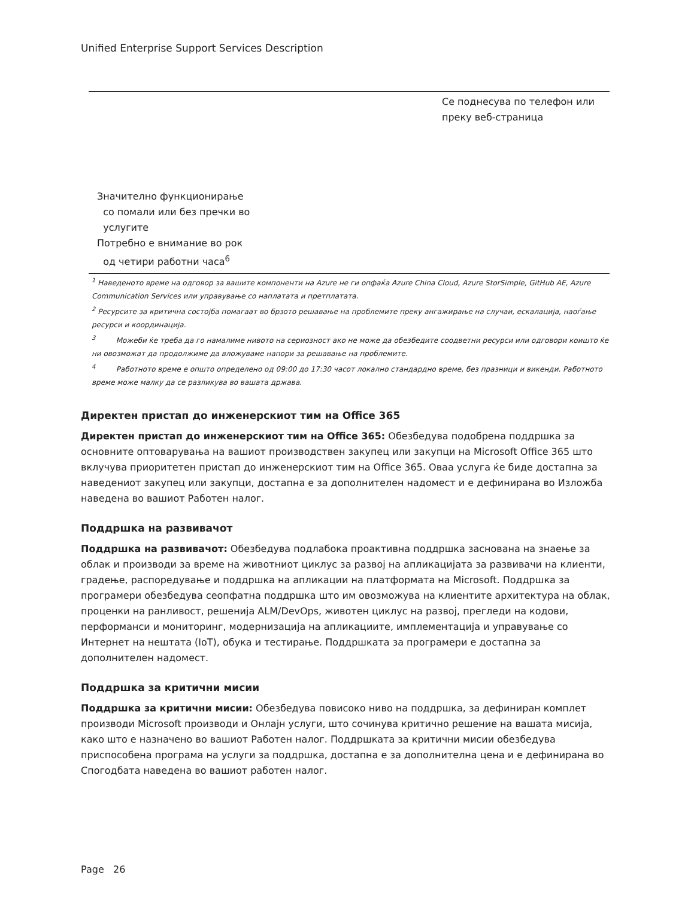Unified Enterprise Support Services Description
| | Се поднесува по телефон или преку веб-страница |
| Значително функционирање со помали или без пречки во услугите Потребно е внимание во рок од четири работни часа<sup>6</sup> | |
<sup>1</sup> Наведеното време на одговор за вашите компоненти на Azure не ги опфаќа Azure China Cloud, Azure StorSimple, GitHub AE, Azure Communication Services или управување со наплатата и претплатата.
<sup>2</sup> Ресурсите за критична состојба помагаат во брзото решавање на проблемите преку ангажирање на случаи, ескалација, наоѓање ресурси и координација.
<sup>3</sup> Можеби ќе треба да го намалиме нивото на сериозност ако не може да обезбедите соодветни ресурси или одговори коишто ќе ни овозможат да продолжиме да вложуваме напори за решавање на проблемите.
<sup>4</sup> Работното време е општо определено од 09:00 до 17:30 часот локално стандардно време, без празници и викенди. Работното време може малку да се разликува во вашата држава.
Директен пристап до инженерскиот тим на Office 365
Директен пристап до инженерскиот тим на Office 365: Обезбедува подобрена поддршка за основните оптоварувања на вашиот производствен закупец или закупци на Microsoft Office 365 што вклучува приоритетен пристап до инженерскиот тим на Office 365. Оваа услуга ќе биде достапна за наведениот закупец или закупци, достапна е за дополнителен надомест и е дефинирана во Изложба наведена во вашиот Работен налог.
Поддршка на развивачот
Поддршка на развивачот: Обезбедува подлабока проактивна поддршка заснована на знаење за облак и производи за време на животниот циклус за развој на апликацијата за развивачи на клиенти, градење, распоредување и поддршка на апликации на платформата на Microsoft. Поддршка за програмери обезбедува сеопфатна поддршка што им овозможува на клиентите архитектура на облак, проценки на ранливост, решенија ALM/DevOps, животен циклус на развој, прегледи на кодови, перформанси и мониторинг, модернизација на апликациите, имплементација и управување со Интернет на нештата (IoT), обука и тестирање. Поддршката за програмери е достапна за дополнителен надомест.
Поддршка за критични мисии
Поддршка за критични мисии: Обезбедува повисоко ниво на поддршка, за дефиниран комплет производи Microsoft производи и Онлајн услуги, што сочинува критично решение на вашата мисија, како што е назначено во вашиот Работен налог. Поддршката за критични мисии обезбедува приспособена програма на услуги за поддршка, достапна е за дополнителна цена и е дефинирана во Спогодбата наведена во вашиот работен налог.
Page 26